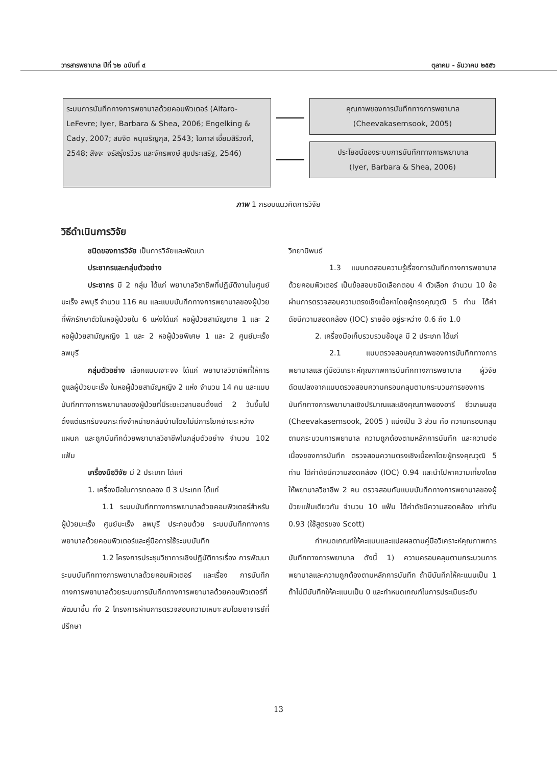วารสารพยาบาล ปีที่ ๖๒ ฉบับที่ ๔ ตุลาคม - ธันวาคม ๒๕๕๖
ระบบการบันทึกทางการพยาบาลด้วยคอมพิวเตอร์ (Alfaro-LeFevre; Iyer, Barbara & Shea, 2006; Engelking & Cady, 2007; สมจิต หนุเจริญกุล, 2543; โอภาส เอี่ยมสิริวงศ์, 2548; สัจจะ จรัสรุ่งรวีวร และจักรพงษ์ สุขประเสริฐ, 2546)
คุณภาพของการบันทึกทางการพยาบาล
(Cheevakasemsook, 2005)
ประโยชน์ของระบบการบันทึกทางการพยาบาล
(Iyer, Barbara & Shea, 2006)
ภาพ 1 กรอบแนวคิดการวิจัย
วิธีดำเนินการวิจัย
ชนิดของการวิจัย เป็นการวิจัยและพัฒนา
ประชากรและกลุ่มตัวอย่าง
ประชากร มี 2 กลุ่ม ได้แก่ พยาบาลวิชาชีพที่ปฏิบัติงานในศูนย์มะเร็ง ลพบุรี จำนวน 116 คน และแบบบันทึกทางการพยาบาลของผู้ป่วยที่พักรักษาตัวในหอผู้ป่วยใน 6 แห่งได้แก่ หอผู้ป่วยสามัญชาย 1 และ 2 หอผู้ป่วยสามัญหญิง 1 และ 2 หอผู้ป่วยพิเศษ 1 และ 2 ศูนย์มะเร็ง ลพบุรี
กลุ่มตัวอย่าง เลือกแบบเจาะจง ได้แก่ พยาบาลวิชาชีพที่ให้การดูแลผู้ป่วยมะเร็ง ในหอผู้ป่วยสามัญหญิง 2 แห่ง จำนวน 14 คน และแบบบันทึกทางการพยาบาลของผู้ป่วยที่มีระยะเวลานอนตั้งแต่ 2 วันขึ้นไป ตั้งแต่แรกรับจนกระทั่งจำหน่ายกลับบ้านโดยไม่มีการโยกย้ายระหว่างแผนก และถูกบันทึกด้วยพยาบาลวิชาชีพในกลุ่มตัวอย่าง จำนวน 102 แฟ้ม
เครื่องมือวิจัย มี 2 ประเภท ได้แก่
1. เครื่องมือในการทดลอง มี 3 ประเภท ได้แก่
1.1 ระบบบันทึกทางการพยาบาลด้วยคอมพิวเตอร์สำหรับผู้ป่วยมะเร็ง ศูนย์มะเร็ง ลพบุรี ประกอบด้วย ระบบบันทึกทางการพยาบาลด้วยคอมพิวเตอร์และคู่มือการใช้ระบบบันทึก
1.2 โครงการประชุมวิชาการเชิงปฏิบัติการเรื่อง การพัฒนาระบบบันทึกทางการพยาบาลด้วยคอมพิวเตอร์ และเรื่อง การบันทึกทางการพยาบาลด้วยระบบการบันทึกทางการพยาบาลด้วยคอมพิวเตอร์ที่พัฒนาขึ้น ทั้ง 2 โครงการผ่านการตรวจสอบความเหมาะสมโดยอาจารย์ที่ปรึกษา
วิทยานิพนธ์
1.3 แบบทดสอบความรู้เรื่องการบันทึกทางการพยาบาลด้วยคอมพิวเตอร์ เป็นข้อสอบชนิดเลือกตอบ 4 ตัวเลือก จำนวน 10 ข้อ ผ่านการตรวจสอบความตรงเชิงเนื้อหาโดยผู้ทรงคุณวุฒิ 5 ท่าน ได้ค่าดัชนีความสอดคล้อง (IOC) รายข้อ อยู่ระหว่าง 0.6 ถึง 1.0
2. เครื่องมือเก็บรวบรวมข้อมูล มี 2 ประเภท ได้แก่
2.1 แบบตรวจสอบคุณภาพของการบันทึกทางการพยาบาลและคู่มือวิเคราะห์คุณภาพการบันทึกทางการพยาบาล ผู้วิจัย ดัดแปลงจากแบบตรวจสอบความครอบคลุมตามกระบวนการของการบันทึกทางการพยาบาลเชิงปริมาณและเชิงคุณภาพของอารี ชีวเกษมสุข (Cheevakasemsook, 2005 ) แบ่งเป็น 3 ส่วน คือ ความครอบคลุมตามกระบวนการพยาบาล ความถูกต้องตามหลักการบันทึก และความต่อเนื่องของการบันทึก ตรวจสอบความตรงเชิงเนื้อหาโดยผู้ทรงคุณวุฒิ 5 ท่าน ได้ค่าดัชนีความสอดคล้อง (IOC) 0.94 และนำไปหาความเที่ยงโดยให้พยาบาลวิชาชีพ 2 คน ตรวจสอบกับแบบบันทึกทางการพยาบาลของผู้ป่วยแฟ้มเดียวกัน จำนวน 10 แฟ้ม ได้ค่าดัชนีความสอดคล้อง เท่ากับ 0.93 (ใช้สูตรของ Scott)
กำหนดเกณฑ์ให้คะแนนและแปลผลตามคู่มือวิเคราะห์คุณภาพการบันทึกทางการพยาบาล ดังนี้ 1) ความครอบคลุมตามกระบวนการพยาบาลและความถูกต้องตามหลักการบันทึก ถ้ามีบันทึกให้คะแนนเป็น 1 ถ้าไม่มีบันทึกให้คะแนนเป็น 0 และกำหนดเกณฑ์ในการประเมินระดับ
13